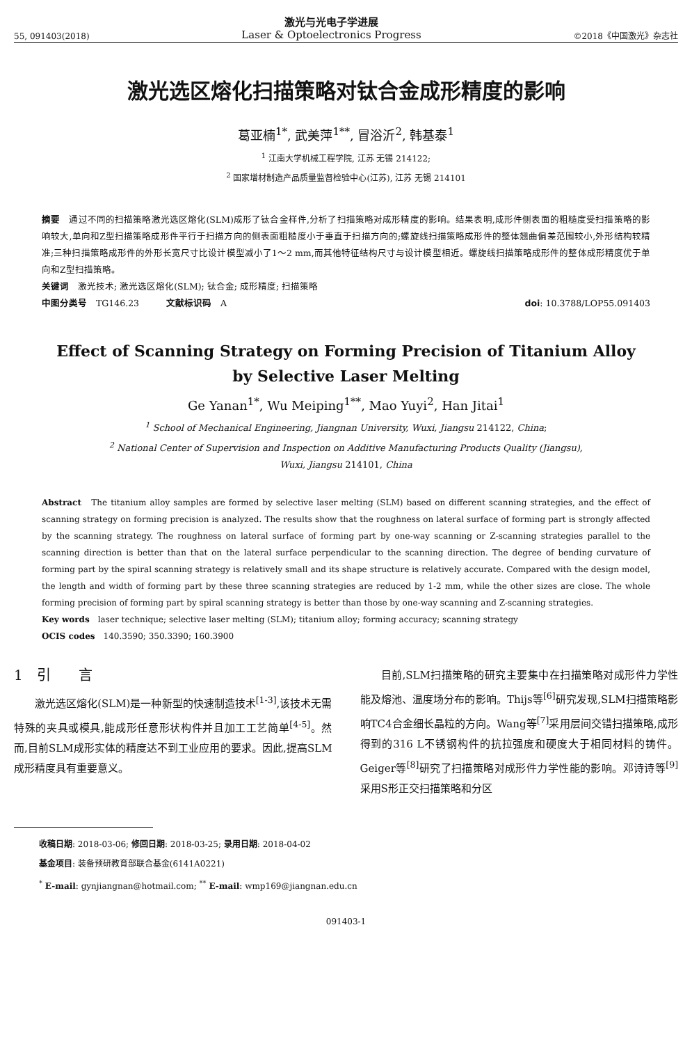55, 091403(2018) 激光与光电子学进展
Laser & Optoelectronics Progress ©2018《中国激光》杂志社
激光选区熔化扫描策略对钛合金成形精度的影响
葛亚楠<sup>1*</sup>, 武美萍<sup>1**</sup>, 冒浴沂<sup>2</sup>, 韩基泰<sup>1</sup>
<sup>1</sup> 江南大学机械工程学院, 江苏 无锡 214122;
<sup>2</sup> 国家增材制造产品质量监督检验中心(江苏), 江苏 无锡 214101
摘要　通过不同的扫描策略激光选区熔化(SLM)成形了钛合金样件,分析了扫描策略对成形精度的影响。结果表明,成形件侧表面的粗糙度受扫描策略的影响较大,单向和Z型扫描策略成形件平行于扫描方向的侧表面粗糙度小于垂直于扫描方向的;螺旋线扫描策略成形件的整体翘曲偏差范围较小,外形结构较精准;三种扫描策略成形件的外形长宽尺寸比设计模型减小了1～2 mm,而其他特征结构尺寸与设计模型相近。螺旋线扫描策略成形件的整体成形精度优于单向和Z型扫描策略。
关键词　激光技术; 激光选区熔化(SLM); 钛合金; 成形精度; 扫描策略
中图分类号　TG146.23　　　文献标识码　A doi: 10.3788/LOP55.091403
Effect of Scanning Strategy on Forming Precision of Titanium Alloy
by Selective Laser Melting
Ge Yanan<sup>1*</sup>, Wu Meiping<sup>1**</sup>, Mao Yuyi<sup>2</sup>, Han Jitai<sup>1</sup>
<sup>1</sup> School of Mechanical Engineering, Jiangnan University, Wuxi, Jiangsu 214122, China;
<sup>2</sup> National Center of Supervision and Inspection on Additive Manufacturing Products Quality (Jiangsu),
Wuxi, Jiangsu 214101, China
Abstract　The titanium alloy samples are formed by selective laser melting (SLM) based on different scanning strategies, and the effect of scanning strategy on forming precision is analyzed. The results show that the roughness on lateral surface of forming part is strongly affected by the scanning strategy. The roughness on lateral surface of forming part by one-way scanning or Z-scanning strategies parallel to the scanning direction is better than that on the lateral surface perpendicular to the scanning direction. The degree of bending curvature of forming part by the spiral scanning strategy is relatively small and its shape structure is relatively accurate. Compared with the design model, the length and width of forming part by these three scanning strategies are reduced by 1-2 mm, while the other sizes are close. The whole forming precision of forming part by spiral scanning strategy is better than those by one-way scanning and Z-scanning strategies.
Key words　laser technique; selective laser melting (SLM); titanium alloy; forming accuracy; scanning strategy
OCIS codes　140.3590; 350.3390; 160.3900
1　引　　言
激光选区熔化(SLM)是一种新型的快速制造技术<sup>[1-3]</sup>,该技术无需特殊的夹具或模具,能成形任意形状构件并且加工工艺简单<sup>[4-5]</sup>。然而,目前SLM成形实体的精度达不到工业应用的要求。因此,提高SLM成形精度具有重要意义。
目前,SLM扫描策略的研究主要集中在扫描策略对成形件力学性能及熔池、温度场分布的影响。Thijs等<sup>[6]</sup>研究发现,SLM扫描策略影响TC4合金细长晶粒的方向。Wang等<sup>[7]</sup>采用层间交错扫描策略,成形得到的316 L不锈钢构件的抗拉强度和硬度大于相同材料的铸件。Geiger等<sup>[8]</sup>研究了扫描策略对成形件力学性能的影响。邓诗诗等<sup>[9]</sup>采用S形正交扫描策略和分区
收稿日期: 2018-03-06; 修回日期: 2018-03-25; 录用日期: 2018-04-02
基金项目: 装备预研教育部联合基金(6141A0221)
<sup>*</sup> E-mail: gynjiangnan@hotmail.com; <sup>**</sup> E-mail: wmp169@jiangnan.edu.cn
091403-1